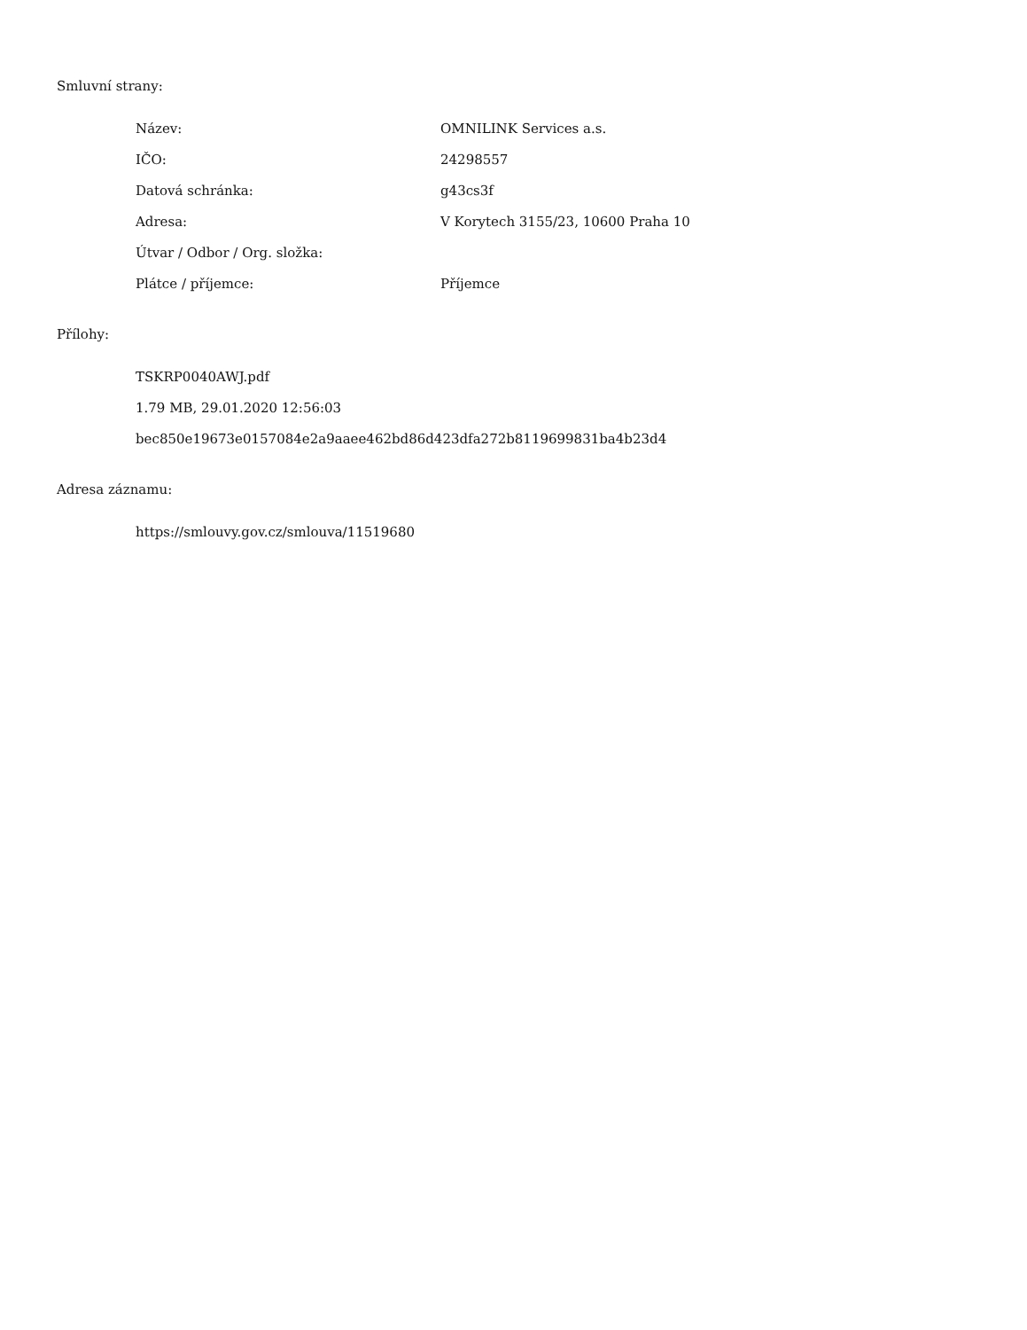Smluvní strany:
| Název: | OMNILINK Services a.s. |
| IČO: | 24298557 |
| Datová schránka: | g43cs3f |
| Adresa: | V Korytech 3155/23, 10600 Praha 10 |
| Útvar / Odbor / Org. složka: | |
| Plátce / příjemce: | Příjemce |
Přílohy:
TSKRP0040AWJ.pdf
1.79 MB, 29.01.2020 12:56:03
bec850e19673e0157084e2a9aaee462bd86d423dfa272b8119699831ba4b23d4
Adresa záznamu:
https://smlouvy.gov.cz/smlouva/11519680